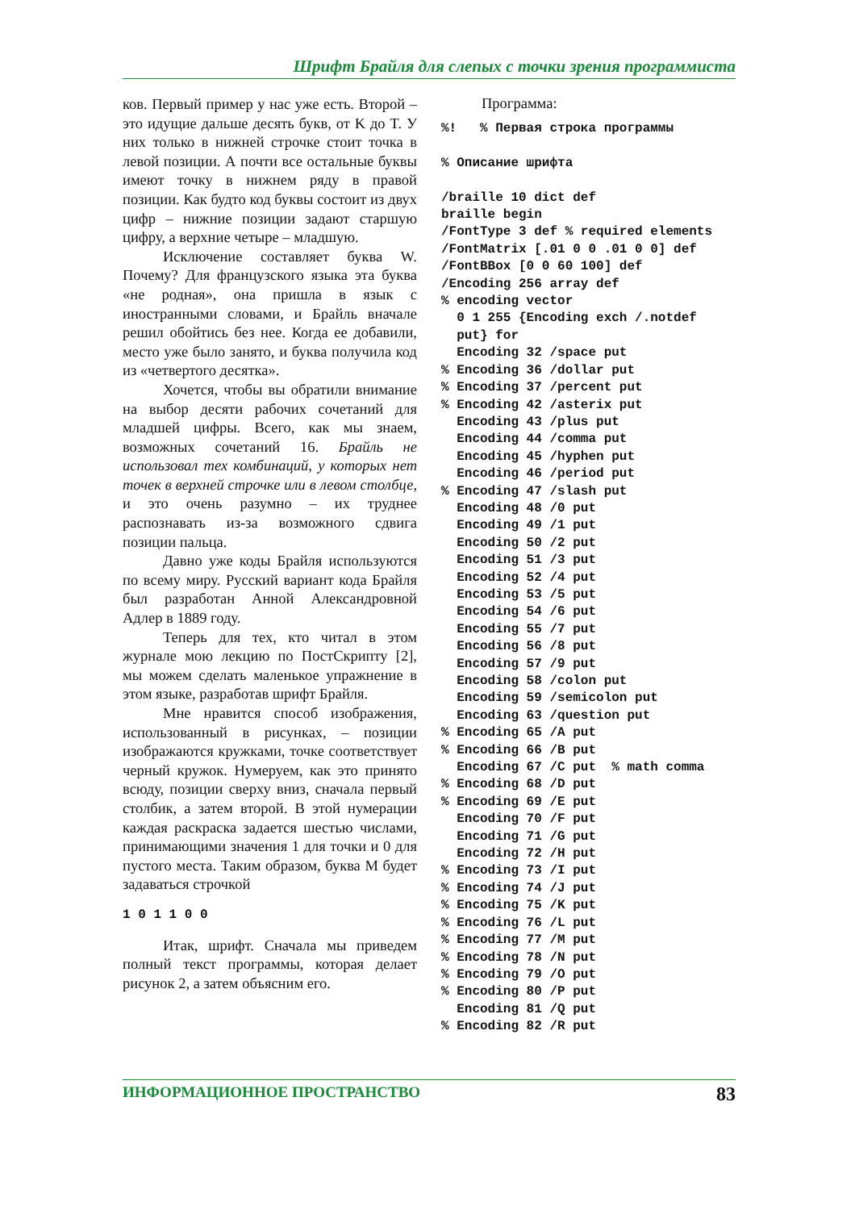Шрифт Брайля для слепых с точки зрения программиста
ков. Первый пример у нас уже есть. Второй – это идущие дальше десять букв, от K до T. У них только в нижней строчке стоит точка в левой позиции. А почти все остальные буквы имеют точку в нижнем ряду в правой позиции. Как будто код буквы состоит из двух цифр – нижние позиции задают старшую цифру, а верхние четыре – младшую.
Исключение составляет буква W. Почему? Для французского языка эта буква «не родная», она пришла в язык с иностранными словами, и Брайль вначале решил обойтись без нее. Когда ее добавили, место уже было занято, и буква получила код из «четвертого десятка».
Хочется, чтобы вы обратили внимание на выбор десяти рабочих сочетаний для младшей цифры. Всего, как мы знаем, возможных сочетаний 16. Брайль не использовал тех комбинаций, у которых нет точек в верхней строчке или в левом столбце, и это очень разумно – их труднее распознавать из-за возможного сдвига позиции пальца.
Давно уже коды Брайля используются по всему миру. Русский вариант кода Брайля был разработан Анной Александровной Адлер в 1889 году.
Теперь для тех, кто читал в этом журнале мою лекцию по ПостСкрипту [2], мы можем сделать маленькое упражнение в этом языке, разработав шрифт Брайля.
Мне нравится способ изображения, использованный в рисунках, – позиции изображаются кружками, точке соответствует черный кружок. Нумеруем, как это принято всюду, позиции сверху вниз, сначала первый столбик, а затем второй. В этой нумерации каждая раскраска задается шестью числами, принимающими значения 1 для точки и 0 для пустого места. Таким образом, буква M будет задаваться строчкой
1 0 1 1 0 0
Итак, шрифт. Сначала мы приведем полный текст программы, которая делает рисунок 2, а затем объясним его.
Программа:
%!   % Первая строка программы

% Описание шрифта

/braille 10 dict def
braille begin
/FontType 3 def % required elements
/FontMatrix [.01 0 0 .01 0 0] def
/FontBBox [0 0 60 100] def
/Encoding 256 array def
% encoding vector
  0 1 255 {Encoding exch /.notdef
  put} for
  Encoding 32 /space put
% Encoding 36 /dollar put
% Encoding 37 /percent put
% Encoding 42 /asterix put
  Encoding 43 /plus put
  Encoding 44 /comma put
  Encoding 45 /hyphen put
  Encoding 46 /period put
% Encoding 47 /slash put
  Encoding 48 /0 put
  Encoding 49 /1 put
  Encoding 50 /2 put
  Encoding 51 /3 put
  Encoding 52 /4 put
  Encoding 53 /5 put
  Encoding 54 /6 put
  Encoding 55 /7 put
  Encoding 56 /8 put
  Encoding 57 /9 put
  Encoding 58 /colon put
  Encoding 59 /semicolon put
  Encoding 63 /question put
% Encoding 65 /A put
% Encoding 66 /B put
  Encoding 67 /C put  % math comma
% Encoding 68 /D put
% Encoding 69 /E put
  Encoding 70 /F put
  Encoding 71 /G put
  Encoding 72 /H put
% Encoding 73 /I put
% Encoding 74 /J put
% Encoding 75 /K put
% Encoding 76 /L put
% Encoding 77 /M put
% Encoding 78 /N put
% Encoding 79 /O put
% Encoding 80 /P put
  Encoding 81 /Q put
% Encoding 82 /R put
ИНФОРМАЦИОННОЕ ПРОСТРАНСТВО 83